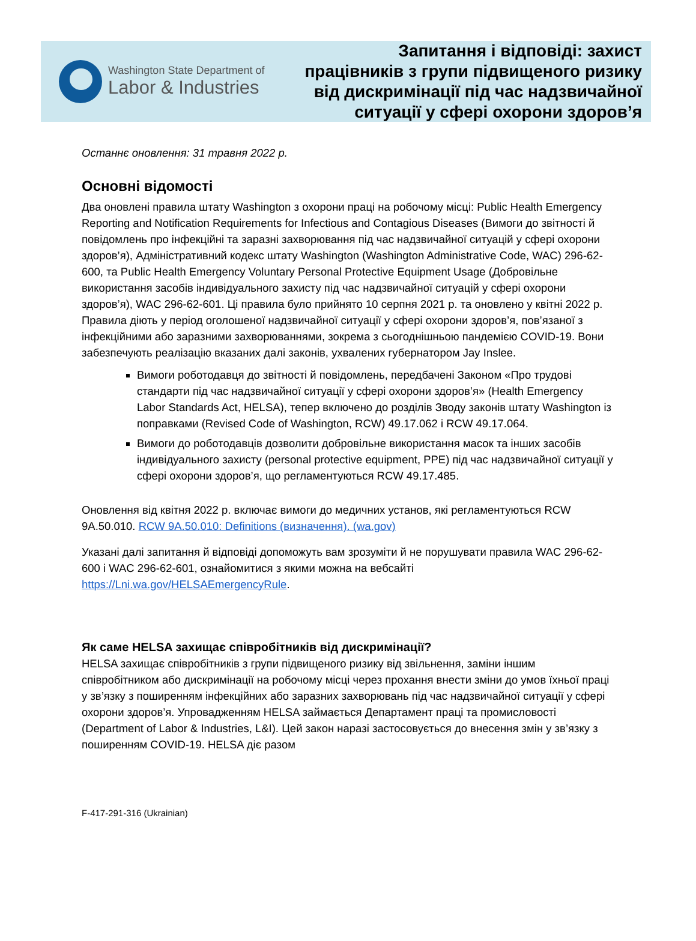Washington State Department of
Labor & Industries
Запитання і відповіді: захист
працівників з групи підвищеного ризику
від дискримінації під час надзвичайної
ситуації у сфері охорони здоров’я
Останнє оновлення: 31 травня 2022 р.
Основні відомості
Два оновлені правила штату Washington з охорони праці на робочому місці: Public Health Emergency Reporting and Notification Requirements for Infectious and Contagious Diseases (Вимоги до звітності й повідомлень про інфекційні та заразні захворювання під час надзвичайної ситуацій у сфері охорони здоров’я), Адміністративний кодекс штату Washington (Washington Administrative Code, WAC) 296-62-600, та Public Health Emergency Voluntary Personal Protective Equipment Usage (Добровільне використання засобів індивідуального захисту під час надзвичайної ситуацій у сфері охорони здоров’я), WAC 296-62-601. Ці правила було прийнято 10 серпня 2021 р. та оновлено у квітні 2022 р. Правила діють у період оголошеної надзвичайної ситуації у сфері охорони здоров’я, пов’язаної з інфекційними або заразними захворюваннями, зокрема з сьогоднішньою пандемією COVID-19. Вони забезпечують реалізацію вказаних далі законів, ухвалених губернатором Jay Inslee.
Вимоги роботодавця до звітності й повідомлень, передбачені Законом «Про трудові стандарти під час надзвичайної ситуації у сфері охорони здоров’я» (Health Emergency Labor Standards Act, HELSA), тепер включено до розділів Зводу законів штату Washington із поправками (Revised Code of Washington, RCW) 49.17.062 і RCW 49.17.064.
Вимоги до роботодавців дозволити добровільне використання масок та інших засобів індивідуального захисту (personal protective equipment, PPE) під час надзвичайної ситуації у сфері охорони здоров’я, що регламентуються RCW 49.17.485.
Оновлення від квітня 2022 р. включає вимоги до медичних установ, які регламентуються RCW 9A.50.010. RCW 9A.50.010: Definitions (визначення). (wa.gov)
Указані далі запитання й відповіді допоможуть вам зрозуміти й не порушувати правила WAC 296-62-600 і WAC 296-62-601, ознайомитися з якими можна на вебсайті https://Lni.wa.gov/HELSAEmergencyRule.
Як саме HELSA захищає співробітників від дискримінації?
HELSA захищає співробітників з групи підвищеного ризику від звільнення, заміни іншим співробітником або дискримінації на робочому місці через прохання внести зміни до умов їхньої праці у зв’язку з поширенням інфекційних або заразних захворювань під час надзвичайної ситуації у сфері охорони здоров’я. Упровадженням HELSA займається Департамент праці та промисловості (Department of Labor & Industries, L&I). Цей закон наразі застосовується до внесення змін у зв’язку з поширенням COVID-19. HELSA діє разом
F-417-291-316 (Ukrainian)